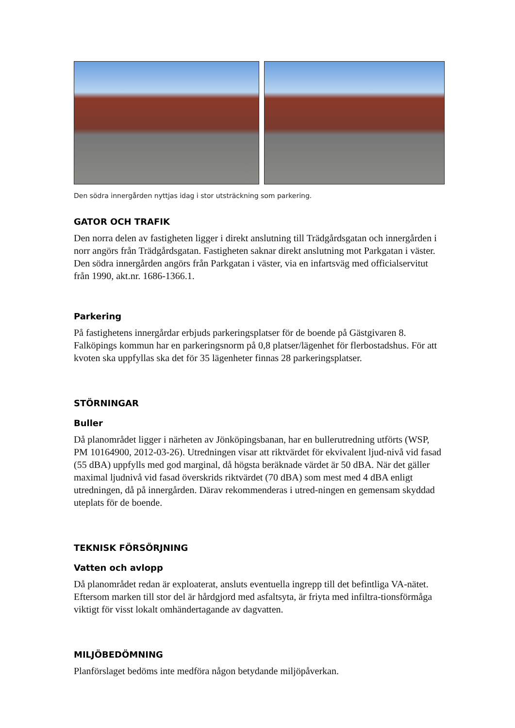Den södra innergården nyttjas idag i stor utsträckning som parkering.
GATOR OCH TRAFIK
Den norra delen av fastigheten ligger i direkt anslutning till Trädgårdsgatan och innergården i norr angörs från Trädgårdsgatan. Fastigheten saknar direkt anslutning mot Parkgatan i väster. Den södra innergården angörs från Parkgatan i väster, via en infartsväg med officialservitut från 1990, akt.nr. 1686-1366.1.
Parkering
På fastighetens innergårdar erbjuds parkeringsplatser för de boende på Gästgivaren 8. Falköpings kommun har en parkeringsnorm på 0,8 platser/lägenhet för flerbostadshus. För att kvoten ska uppfyllas ska det för 35 lägenheter finnas 28 parkeringsplatser.
STÖRNINGAR
Buller
Då planområdet ligger i närheten av Jönköpingsbanan, har en bullerutredning utförts (WSP, PM 10164900, 2012-03-26). Utredningen visar att riktvärdet för ekvivalent ljud-nivå vid fasad (55 dBA) uppfylls med god marginal, då högsta beräknade värdet är 50 dBA. När det gäller maximal ljudnivå vid fasad överskrids riktvärdet (70 dBA) som mest med 4 dBA enligt utredningen, då på innergården. Därav rekommenderas i utred-ningen en gemensam skyddad uteplats för de boende.
TEKNISK FÖRSÖRJNING
Vatten och avlopp
Då planområdet redan är exploaterat, ansluts eventuella ingrepp till det befintliga VA-nätet. Eftersom marken till stor del är hårdgjord med asfaltsyta, är friyta med infiltra-tionsförmåga viktigt för visst lokalt omhändertagande av dagvatten.
MILJÖBEDÖMNING
Planförslaget bedöms inte medföra någon betydande miljöpåverkan.